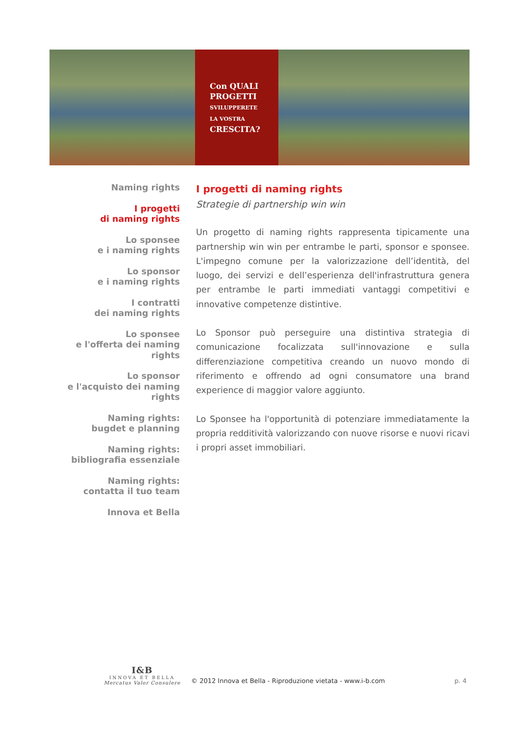Con QUALI
PROGETTI
SVILUPPERETE
LA VOSTRA
CRESCITA?
Naming rights
I progetti
di naming rights
Lo sponsee
e i naming rights
Lo sponsor
e i naming rights
I contratti
dei naming rights
Lo sponsee
e l'offerta dei naming rights
Lo sponsor
e l'acquisto dei naming rights
Naming rights:
bugdet e planning
Naming rights:
bibliografia essenziale
Naming rights:
contatta il tuo team
Innova et Bella
I progetti di naming rights
Strategie di partnership win win
Un progetto di naming rights rappresenta tipicamente una partnership win win per entrambe le parti, sponsor e sponsee. L'impegno comune per la valorizzazione dell’identità, del luogo, dei servizi e dell’esperienza dell'infrastruttura genera per entrambe le parti immediati vantaggi competitivi e innovative competenze distintive.
Lo Sponsor può perseguire una distintiva strategia di comunicazione focalizzata sull'innovazione e sulla differenziazione competitiva creando un nuovo mondo di riferimento e offrendo ad ogni consumatore una brand experience di maggior valore aggiunto.
Lo Sponsee ha l'opportunità di potenziare immediatamente la propria redditività valorizzando con nuove risorse e nuovi ricavi i propri asset immobiliari.
I&B
INNOVA ET BELLA
Mercatus Valor Consulere
© 2012 Innova et Bella - Riproduzione vietata - www.i-b.com
p. 4